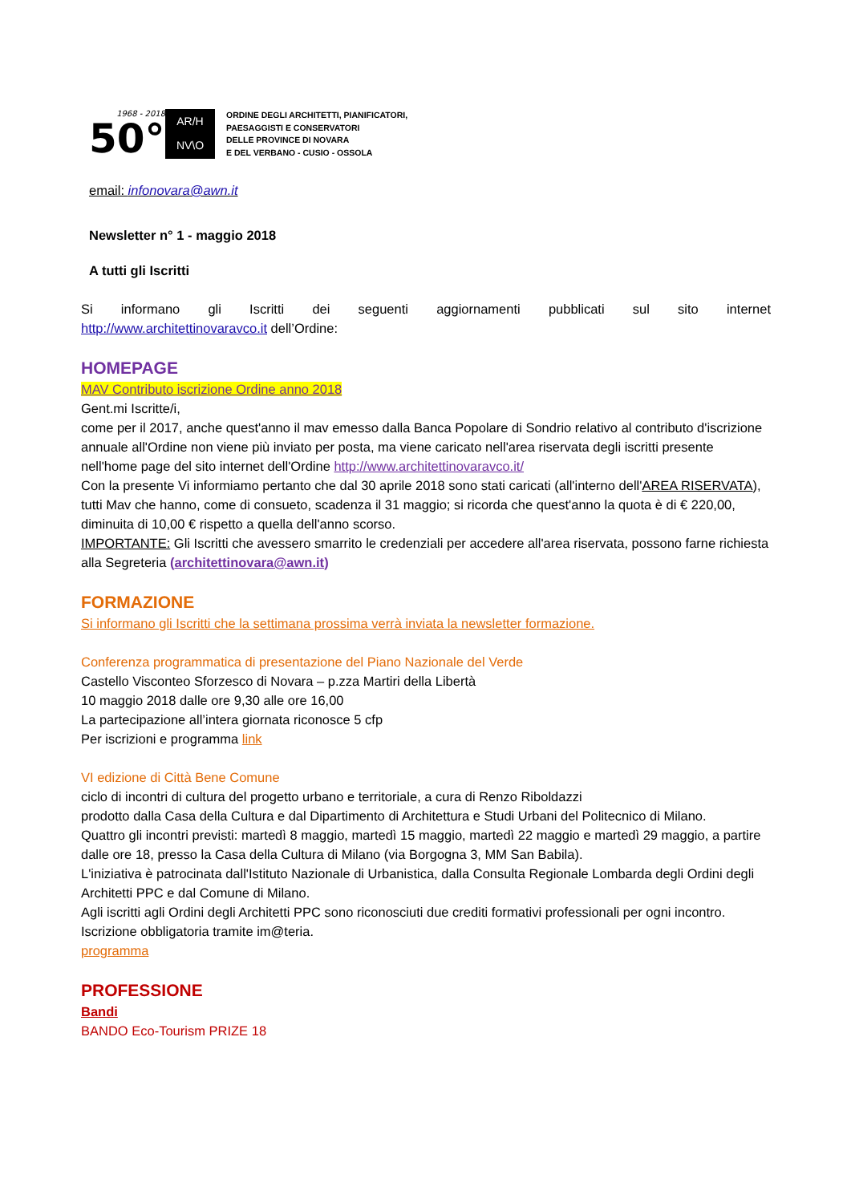1968 - 2018
50°
AR/H
NV\O
ORDINE DEGLI ARCHITETTI, PIANIFICATORI,
PAESAGGISTI E CONSERVATORI
DELLE PROVINCE DI NOVARA
E DEL VERBANO - CUSIO - OSSOLA
email: infonovara@awn.it
Newsletter n° 1 - maggio 2018
A tutti gli Iscritti
Si informano gli Iscritti dei seguenti aggiornamenti pubblicati sul sito internet
http://www.architettinovaravco.it dell’Ordine:
HOMEPAGE
MAV Contributo iscrizione Ordine anno 2018
Gent.mi Iscritte/i,
come per il 2017, anche quest'anno il mav emesso dalla Banca Popolare di Sondrio relativo al contributo d'iscrizione annuale all'Ordine non viene più inviato per posta, ma viene caricato nell'area riservata degli iscritti presente nell'home page del sito internet dell'Ordine http://www.architettinovaravco.it/
Con la presente Vi informiamo pertanto che dal 30 aprile 2018 sono stati caricati (all'interno dell'AREA RISERVATA), tutti Mav che hanno, come di consueto, scadenza il 31 maggio; si ricorda che quest'anno la quota è di € 220,00, diminuita di 10,00 € rispetto a quella dell'anno scorso.
IMPORTANTE: Gli Iscritti che avessero smarrito le credenziali per accedere all'area riservata, possono farne richiesta alla Segreteria (architettinovara@awn.it)
FORMAZIONE
Si informano gli Iscritti che la settimana prossima verrà inviata la newsletter formazione.
Conferenza programmatica di presentazione del Piano Nazionale del Verde
Castello Visconteo Sforzesco di Novara – p.zza Martiri della Libertà
10 maggio 2018 dalle ore 9,30 alle ore 16,00
La partecipazione all’intera giornata riconosce 5 cfp
Per iscrizioni e programma link
VI edizione di Città Bene Comune
ciclo di incontri di cultura del progetto urbano e territoriale, a cura di Renzo Riboldazzi
prodotto dalla Casa della Cultura e dal Dipartimento di Architettura e Studi Urbani del Politecnico di Milano.
Quattro gli incontri previsti: martedì 8 maggio, martedì 15 maggio, martedì 22 maggio e martedì 29 maggio, a partire dalle ore 18, presso la Casa della Cultura di Milano (via Borgogna 3, MM San Babila).
L'iniziativa è patrocinata dall'Istituto Nazionale di Urbanistica, dalla Consulta Regionale Lombarda degli Ordini degli Architetti PPC e dal Comune di Milano.
Agli iscritti agli Ordini degli Architetti PPC sono riconosciuti due crediti formativi professionali per ogni incontro.
Iscrizione obbligatoria tramite im@teria.
programma
PROFESSIONE
Bandi
BANDO Eco-Tourism PRIZE 18